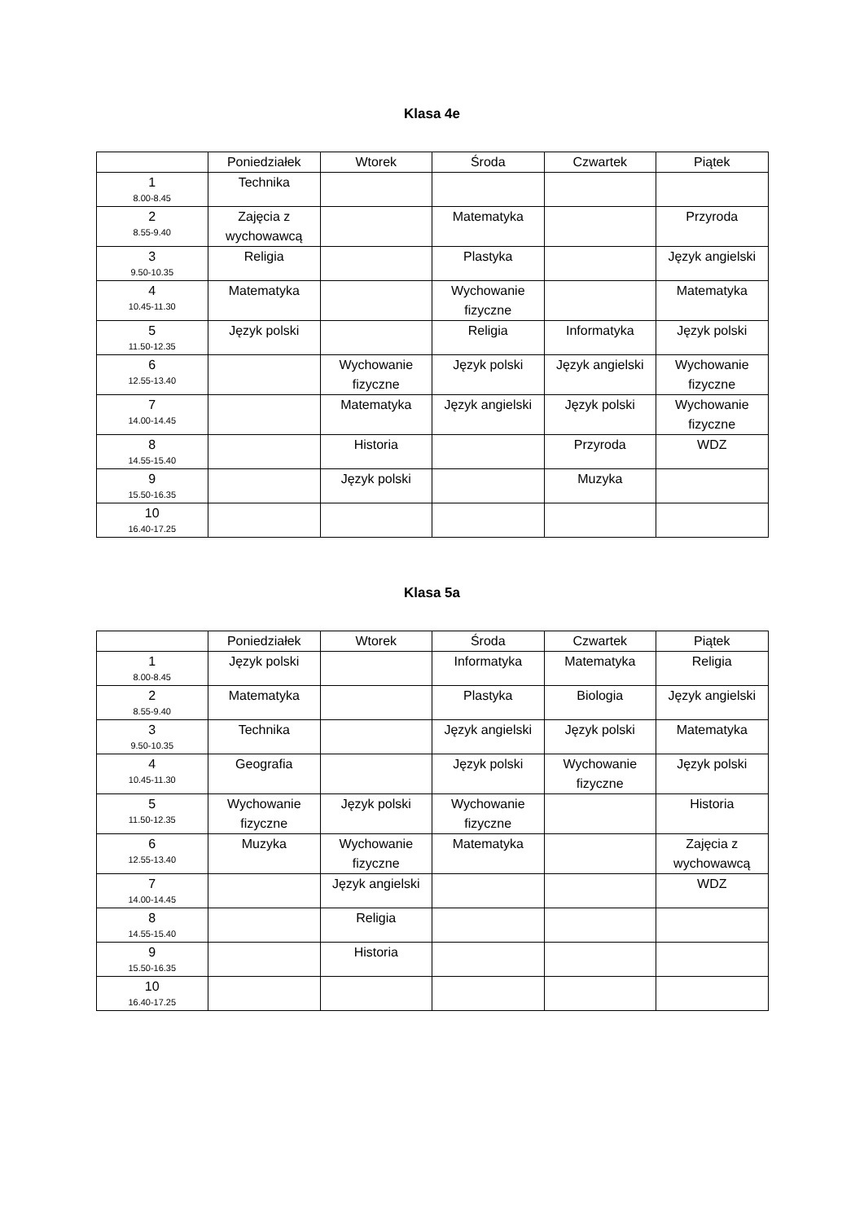Klasa 4e
| | Poniedziałek | Wtorek | Środa | Czwartek | Piątek |
| --- | --- | --- | --- | --- | --- |
| 1 8.00-8.45 | Technika | | | | |
| 2 8.55-9.40 | Zajęcia z wychowawcą | | Matematyka | | Przyroda |
| 3 9.50-10.35 | Religia | | Plastyka | | Język angielski |
| 4 10.45-11.30 | Matematyka | | Wychowanie fizyczne | | Matematyka |
| 5 11.50-12.35 | Język polski | | Religia | Informatyka | Język polski |
| 6 12.55-13.40 | | Wychowanie fizyczne | Język polski | Język angielski | Wychowanie fizyczne |
| 7 14.00-14.45 | | Matematyka | Język angielski | Język polski | Wychowanie fizyczne |
| 8 14.55-15.40 | | Historia | | Przyroda | WDZ |
| 9 15.50-16.35 | | Język polski | | Muzyka | |
| 10 16.40-17.25 | | | | | |
Klasa 5a
| | Poniedziałek | Wtorek | Środa | Czwartek | Piątek |
| --- | --- | --- | --- | --- | --- |
| 1 8.00-8.45 | Język polski | | Informatyka | Matematyka | Religia |
| 2 8.55-9.40 | Matematyka | | Plastyka | Biologia | Język angielski |
| 3 9.50-10.35 | Technika | | Język angielski | Język polski | Matematyka |
| 4 10.45-11.30 | Geografia | | Język polski | Wychowanie fizyczne | Język polski |
| 5 11.50-12.35 | Wychowanie fizyczne | Język polski | Wychowanie fizyczne | | Historia |
| 6 12.55-13.40 | Muzyka | Wychowanie fizyczne | Matematyka | | Zajęcia z wychowawcą |
| 7 14.00-14.45 | | Język angielski | | | WDZ |
| 8 14.55-15.40 | | Religia | | | |
| 9 15.50-16.35 | | Historia | | | |
| 10 16.40-17.25 | | | | | |